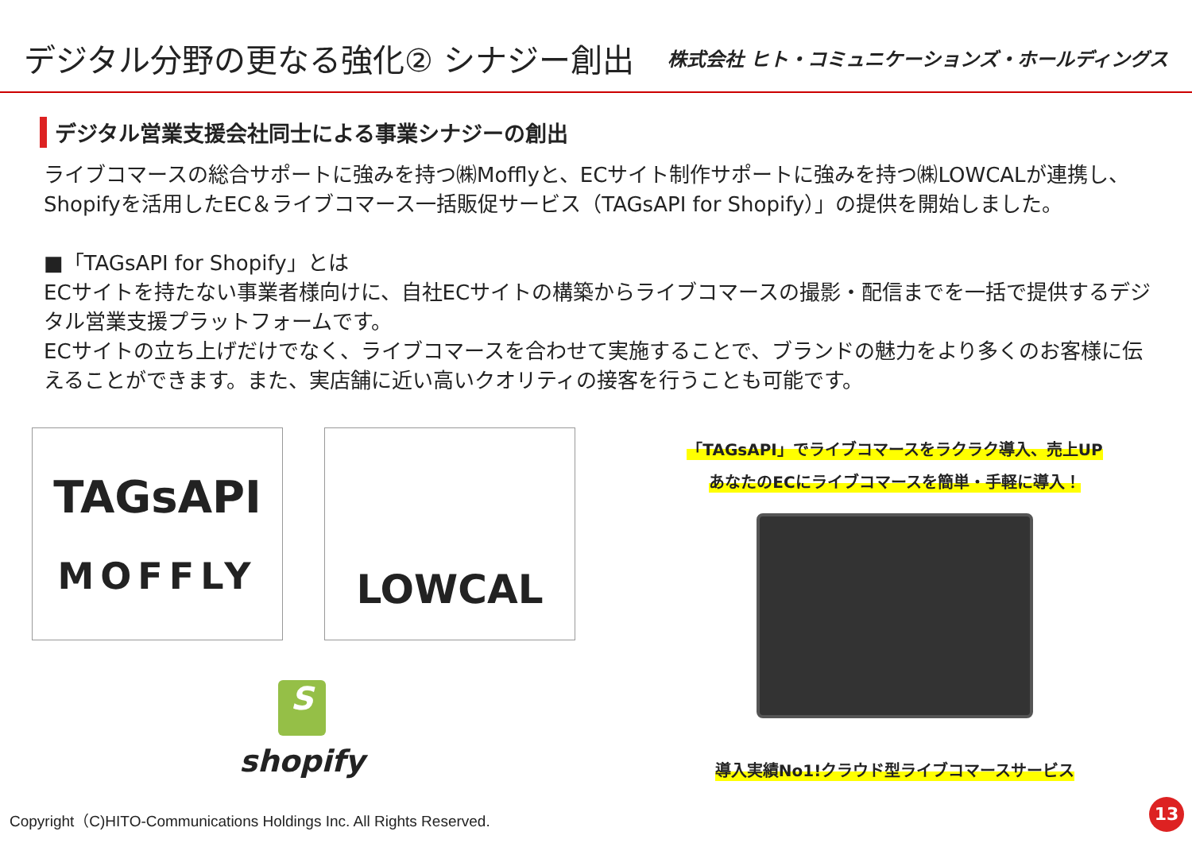デジタル分野の更なる強化② シナジー創出
株式会社 ヒト・コミュニケーションズ・ホールディングス
デジタル営業支援会社同士による事業シナジーの創出
ライブコマースの総合サポートに強みを持つ㈱Mofflyと、ECサイト制作サポートに強みを持つ㈱LOWCALが連携し、Shopifyを活用したEC＆ライブコマース一括販促サービス（TAGsAPI for Shopify）」の提供を開始しました。
■「TAGsAPI for Shopify」とは
ECサイトを持たない事業者様向けに、自社ECサイトの構築からライブコマースの撮影・配信までを一括で提供するデジタル営業支援プラットフォームです。
ECサイトの立ち上げだけでなく、ライブコマースを合わせて実施することで、ブランドの魅力をより多くのお客様に伝えることができます。また、実店舗に近い高いクオリティの接客を行うことも可能です。
TAGsAPI
MOFFLY
LOWCAL
S
shopify
「TAGsAPI」でライブコマースをラクラク導入、売上UP
あなたのECにライブコマースを簡単・手軽に導入！
導入実績No1!クラウド型ライブコマースサービス
Copyright（C)HITO-Communications Holdings Inc. All Rights Reserved.
13